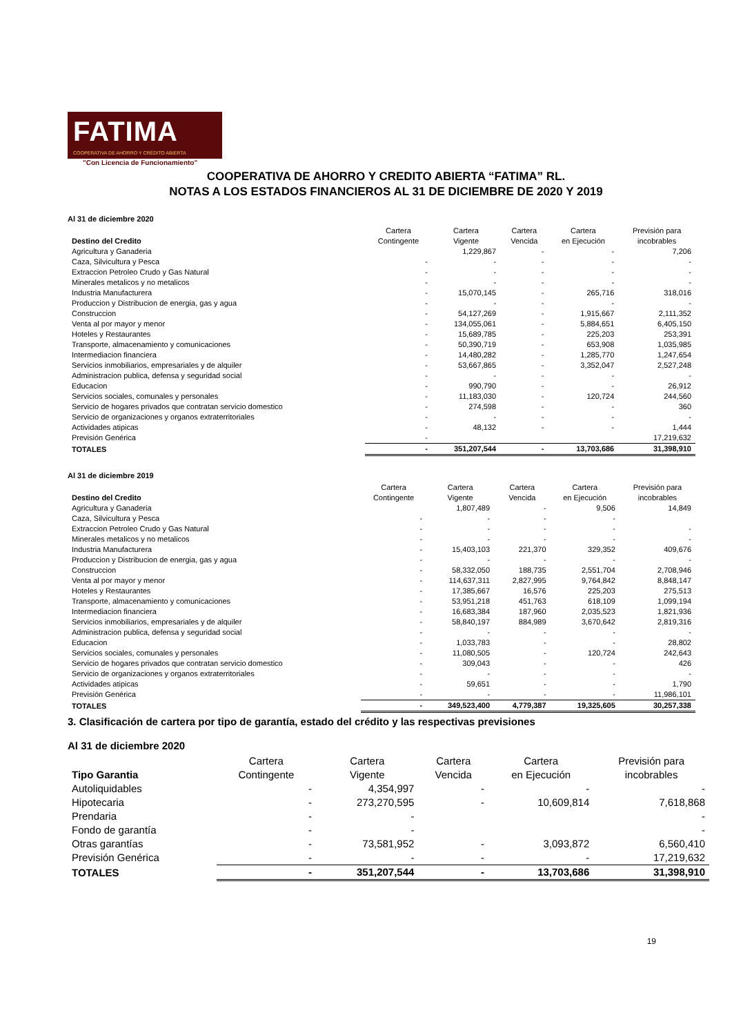FATIMA
COOPERATIVA DE AHORRO Y CRÉDITO ABIERTA
"Con Licencia de Funcionamiento"
COOPERATIVA DE AHORRO Y CREDITO ABIERTA “FATIMA” RL.
NOTAS A LOS ESTADOS FINANCIEROS AL 31 DE DICIEMBRE DE 2020 Y 2019
Al 31 de diciembre 2020
| Destino del Credito | Cartera Contingente | Cartera Vigente | Cartera Vencida | Cartera en Ejecución | Previsión para incobrables |
| --- | --- | --- | --- | --- | --- |
| Agricultura y Ganaderia | | 1,229,867 | - | - | 7,206 |
| Caza, Silvicultura y Pesca | - | - | - | - | - |
| Extraccion Petroleo Crudo y Gas Natural | - | - | - | - | - |
| Minerales metalicos y no metalicos | - | - | - | - | - |
| Industria Manufacturera | - | 15,070,145 | - | 265,716 | 318,016 |
| Produccion y Distribucion de energia, gas y agua | - | - | - | - | - |
| Construccion | - | 54,127,269 | - | 1,915,667 | 2,111,352 |
| Venta al por mayor y menor | - | 134,055,061 | - | 5,884,651 | 6,405,150 |
| Hoteles y Restaurantes | - | 15,689,785 | - | 225,203 | 253,391 |
| Transporte, almacenamiento y comunicaciones | - | 50,390,719 | - | 653,908 | 1,035,985 |
| Intermediacion financiera | - | 14,480,282 | - | 1,285,770 | 1,247,654 |
| Servicios inmobiliarios, empresariales y de alquiler | - | 53,667,865 | - | 3,352,047 | 2,527,248 |
| Administracion publica, defensa y seguridad social | - | - | - | - | - |
| Educacion | - | 990,790 | - | - | 26,912 |
| Servicios sociales, comunales y personales | - | 11,183,030 | - | 120,724 | 244,560 |
| Servicio de hogares privados que contratan servicio domestico | - | 274,598 | - | - | 360 |
| Servicio de organizaciones y organos extraterritoriales | - | - | - | - | - |
| Actividades atipicas | - | 48,132 | - | - | 1,444 |
| Previsión Genérica | - | | | | 17,219,632 |
| TOTALES | - | 351,207,544 | - | 13,703,686 | 31,398,910 |
Al 31 de diciembre 2019
| Destino del Credito | Cartera Contingente | Cartera Vigente | Cartera Vencida | Cartera en Ejecución | Previsión para incobrables |
| --- | --- | --- | --- | --- | --- |
| Agricultura y Ganaderia | | 1,807,489 | - | 9,506 | 14,849 |
| Caza, Silvicultura y Pesca | - | - | - | - | |
| Extraccion Petroleo Crudo y Gas Natural | - | - | - | - | - |
| Minerales metalicos y no metalicos | - | - | - | - | - |
| Industria Manufacturera | - | 15,403,103 | 221,370 | 329,352 | 409,676 |
| Produccion y Distribucion de energia, gas y agua | - | - | - | - | - |
| Construccion | - | 58,332,050 | 188,735 | 2,551,704 | 2,708,946 |
| Venta al por mayor y menor | - | 114,637,311 | 2,827,995 | 9,764,842 | 8,848,147 |
| Hoteles y Restaurantes | - | 17,385,667 | 16,576 | 225,203 | 275,513 |
| Transporte, almacenamiento y comunicaciones | - | 53,951,218 | 451,763 | 618,109 | 1,099,194 |
| Intermediacion financiera | - | 16,683,384 | 187,960 | 2,035,523 | 1,821,936 |
| Servicios inmobiliarios, empresariales y de alquiler | - | 58,840,197 | 884,989 | 3,670,642 | 2,819,316 |
| Administracion publica, defensa y seguridad social | - | - | - | - | - |
| Educacion | - | 1,033,783 | - | - | 28,802 |
| Servicios sociales, comunales y personales | - | 11,080,505 | - | 120,724 | 242,643 |
| Servicio de hogares privados que contratan servicio domestico | - | 309,043 | - | - | 426 |
| Servicio de organizaciones y organos extraterritoriales | - | - | - | - | - |
| Actividades atipicas | - | 59,651 | - | - | 1,790 |
| Previsión Genérica | - | - | - | - | 11,986,101 |
| TOTALES | - | 349,523,400 | 4,779,387 | 19,325,605 | 30,257,338 |
3. Clasificación de cartera por tipo de garantía, estado del crédito y las respectivas previsiones
Al 31 de diciembre 2020
| Tipo Garantia | Cartera Contingente | Cartera Vigente | Cartera Vencida | Cartera en Ejecución | Previsión para incobrables |
| --- | --- | --- | --- | --- | --- |
| Autoliquidables | - | 4,354,997 | - | - | - |
| Hipotecaria | - | 273,270,595 | - | 10,609,814 | 7,618,868 |
| Prendaria | - | - | | | - |
| Fondo de garantía | - | - | | | - |
| Otras garantías | - | 73,581,952 | - | 3,093,872 | 6,560,410 |
| Previsión Genérica | - | - | - | - | 17,219,632 |
| TOTALES | - | 351,207,544 | - | 13,703,686 | 31,398,910 |
19